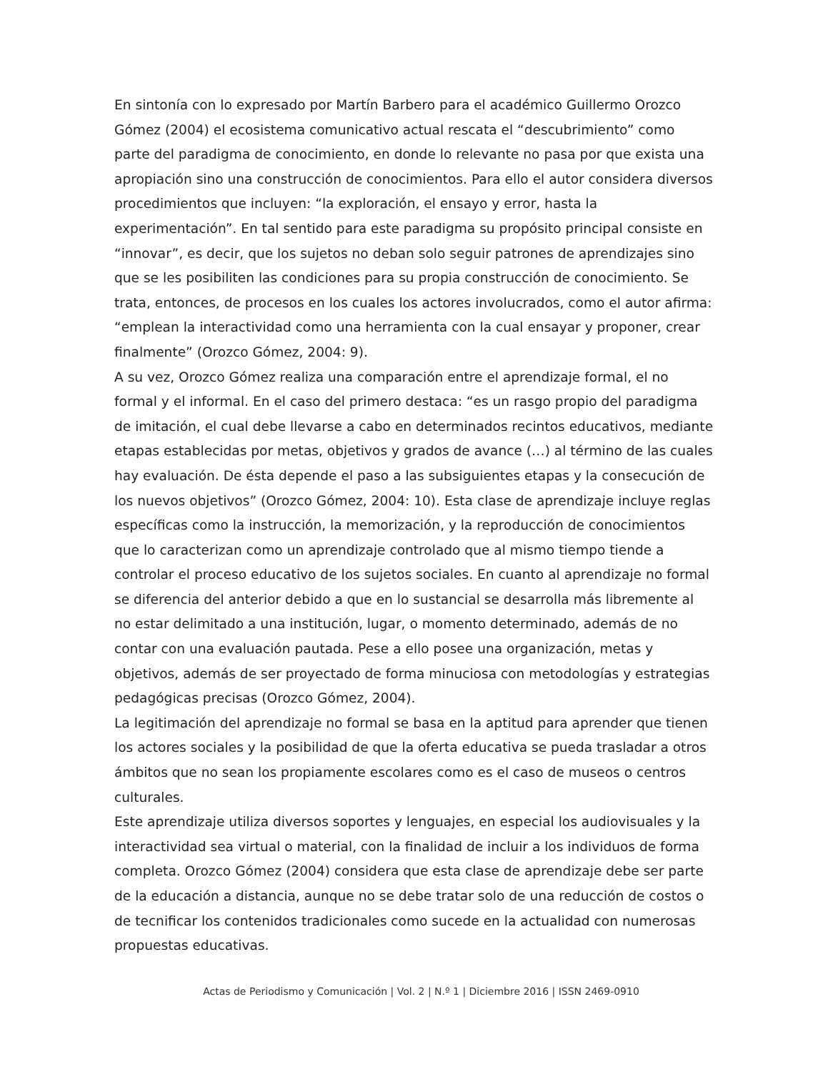En sintonía con lo expresado por Martín Barbero para el académico Guillermo Orozco Gómez (2004) el ecosistema comunicativo actual rescata el “descubrimiento” como parte del paradigma de conocimiento, en donde lo relevante no pasa por que exista una apropiación sino una construcción de conocimientos. Para ello el autor considera diversos procedimientos que incluyen: “la exploración, el ensayo y error, hasta la experimentación”. En tal sentido para este paradigma su propósito principal consiste en “innovar”, es decir, que los sujetos no deban solo seguir patrones de aprendizajes sino que se les posibiliten las condiciones para su propia construcción de conocimiento. Se trata, entonces, de procesos en los cuales los actores involucrados, como el autor afirma: “emplean la interactividad como una herramienta con la cual ensayar y proponer, crear finalmente” (Orozco Gómez, 2004: 9).
A su vez, Orozco Gómez realiza una comparación entre el aprendizaje formal, el no formal y el informal. En el caso del primero destaca: “es un rasgo propio del paradigma de imitación, el cual debe llevarse a cabo en determinados recintos educativos, mediante etapas establecidas por metas, objetivos y grados de avance (…) al término de las cuales hay evaluación. De ésta depende el paso a las subsiguientes etapas y la consecución de los nuevos objetivos” (Orozco Gómez, 2004: 10). Esta clase de aprendizaje incluye reglas específicas como la instrucción, la memorización, y la reproducción de conocimientos que lo caracterizan como un aprendizaje controlado que al mismo tiempo tiende a controlar el proceso educativo de los sujetos sociales. En cuanto al aprendizaje no formal se diferencia del anterior debido a que en lo sustancial se desarrolla más libremente al no estar delimitado a una institución, lugar, o momento determinado, además de no contar con una evaluación pautada. Pese a ello posee una organización, metas y objetivos, además de ser proyectado de forma minuciosa con metodologías y estrategias pedagógicas precisas (Orozco Gómez, 2004).
La legitimación del aprendizaje no formal se basa en la aptitud para aprender que tienen los actores sociales y la posibilidad de que la oferta educativa se pueda trasladar a otros ámbitos que no sean los propiamente escolares como es el caso de museos o centros culturales.
Este aprendizaje utiliza diversos soportes y lenguajes, en especial los audiovisuales y la interactividad sea virtual o material, con la finalidad de incluir a los individuos de forma completa. Orozco Gómez (2004) considera que esta clase de aprendizaje debe ser parte de la educación a distancia, aunque no se debe tratar solo de una reducción de costos o de tecnificar los contenidos tradicionales como sucede en la actualidad con numerosas propuestas educativas.
Actas de Periodismo y Comunicación | Vol. 2 | N.º 1 | Diciembre 2016 | ISSN 2469-0910